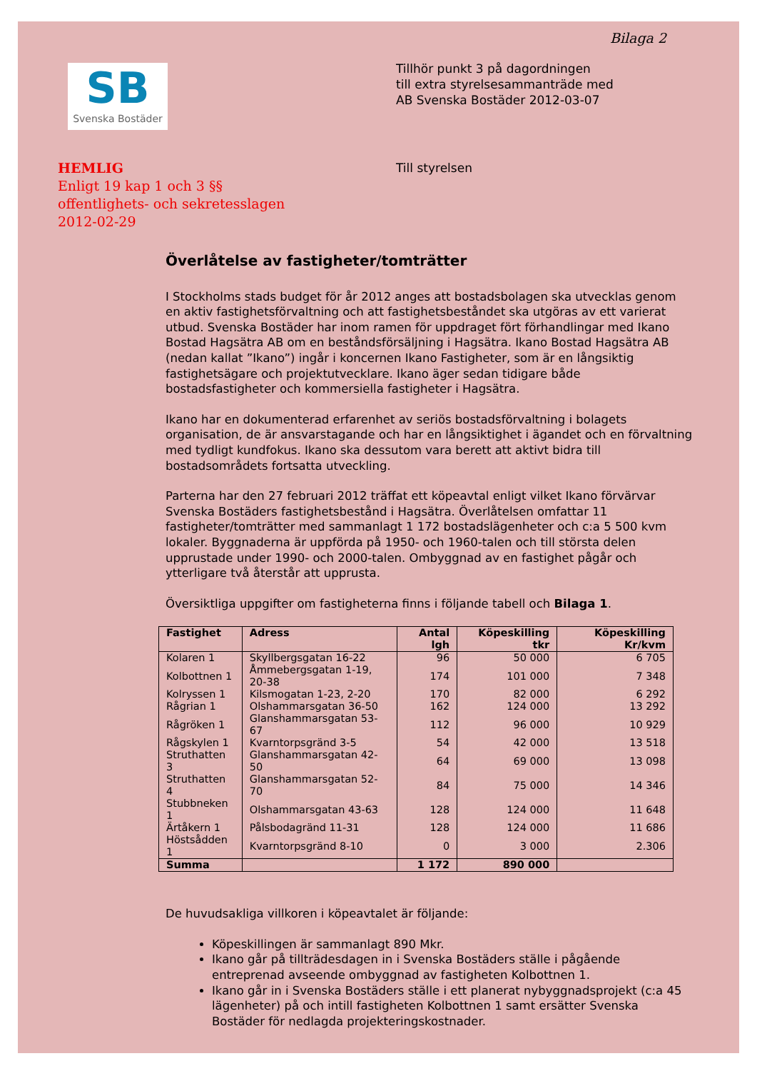Bilaga 2
SB
Svenska Bostäder
Tillhör punkt 3 på dagordningen
till extra styrelsesammanträde med
AB Svenska Bostäder 2012-03-07
HEMLIG
Enligt 19 kap 1 och 3 §§
offentlighets- och sekretesslagen
2012-02-29
Till styrelsen
Överlåtelse av fastigheter/tomträtter
I Stockholms stads budget för år 2012 anges att bostadsbolagen ska utvecklas genom en aktiv fastighetsförvaltning och att fastighetsbeståndet ska utgöras av ett varierat utbud. Svenska Bostäder har inom ramen för uppdraget fört förhandlingar med Ikano Bostad Hagsätra AB om en beståndsförsäljning i Hagsätra. Ikano Bostad Hagsätra AB (nedan kallat ”Ikano”) ingår i koncernen Ikano Fastigheter, som är en långsiktig fastighetsägare och projektutvecklare. Ikano äger sedan tidigare både bostadsfastigheter och kommersiella fastigheter i Hagsätra.
Ikano har en dokumenterad erfarenhet av seriös bostadsförvaltning i bolagets organisation, de är ansvarstagande och har en långsiktighet i ägandet och en förvaltning med tydligt kundfokus. Ikano ska dessutom vara berett att aktivt bidra till bostadsområdets fortsatta utveckling.
Parterna har den 27 februari 2012 träffat ett köpeavtal enligt vilket Ikano förvärvar Svenska Bostäders fastighetsbestånd i Hagsätra. Överlåtelsen omfattar 11 fastigheter/tomträtter med sammanlagt 1 172 bostadslägenheter och c:a 5 500 kvm lokaler. Byggnaderna är uppförda på 1950- och 1960-talen och till största delen upprustade under 1990- och 2000-talen. Ombyggnad av en fastighet pågår och ytterligare två återstår att upprusta.
Översiktliga uppgifter om fastigheterna finns i följande tabell och Bilaga 1.
| Fastighet | Adress | Antal lgh | Köpeskilling tkr | Köpeskilling Kr/kvm |
| --- | --- | --- | --- | --- |
| Kolaren 1 | Skyllbergsgatan 16-22 | 96 | 50 000 | 6 705 |
| Kolbottnen 1 | Åmmebergsgatan 1-19, 20-38 | 174 | 101 000 | 7 348 |
| Kolryssen 1 | Kilsmogatan 1-23, 2-20 | 170 | 82 000 | 6 292 |
| Rågrian 1 | Olshammarsgatan 36-50 | 162 | 124 000 | 13 292 |
| Rågröken 1 | Glanshammarsgatan 53-67 | 112 | 96 000 | 10 929 |
| Rågskylen 1 | Kvarntorpsgränd 3-5 | 54 | 42 000 | 13 518 |
| Struthatten 3 | Glanshammarsgatan 42-50 | 64 | 69 000 | 13 098 |
| Struthatten 4 | Glanshammarsgatan 52-70 | 84 | 75 000 | 14 346 |
| Stubbneken 1 | Olshammarsgatan 43-63 | 128 | 124 000 | 11 648 |
| Ärtåkern 1 | Pålsbodagränd 11-31 | 128 | 124 000 | 11 686 |
| Höstsådden 1 | Kvarntorpsgränd 8-10 | 0 | 3 000 | 2.306 |
| Summa | | 1 172 | 890 000 | |
De huvudsakliga villkoren i köpeavtalet är följande:
Köpeskillingen är sammanlagt 890 Mkr.
Ikano går på tillträdesdagen in i Svenska Bostäders ställe i pågående entreprenad avseende ombyggnad av fastigheten Kolbottnen 1.
Ikano går in i Svenska Bostäders ställe i ett planerat nybyggnadsprojekt (c:a 45 lägenheter) på och intill fastigheten Kolbottnen 1 samt ersätter Svenska Bostäder för nedlagda projekteringskostnader.